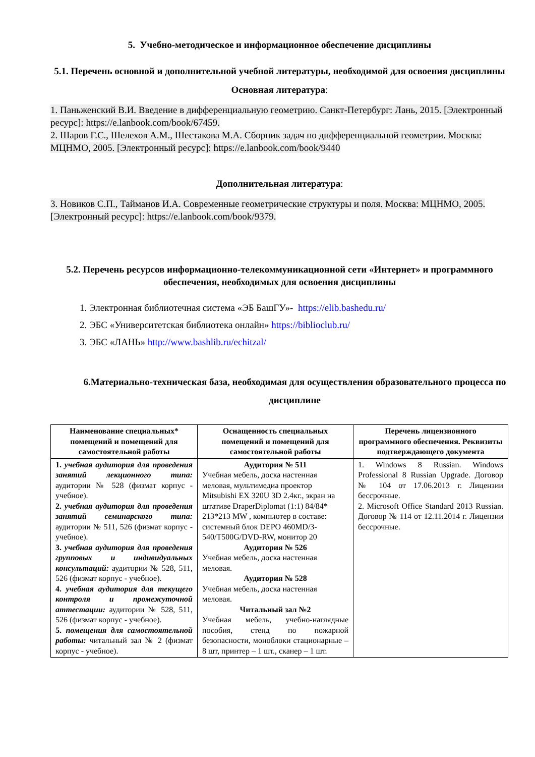5. Учебно-методическое и информационное обеспечение дисциплины
5.1. Перечень основной и дополнительной учебной литературы, необходимой для освоения дисциплины
Основная литература:
1. Паньженский В.И. Введение в дифференциальную геометрию. Санкт-Петербург: Лань, 2015. [Электронный ресурс]: https://e.lanbook.com/book/67459.
2. Шаров Г.С., Шелехов А.М., Шестакова М.А. Сборник задач по дифференциальной геометрии. Москва: МЦНМО, 2005. [Электронный ресурс]: https://e.lanbook.com/book/9440
Дополнительная литература:
3. Новиков С.П., Тайманов И.А. Современные геометрические структуры и поля. Москва: МЦНМО, 2005. [Электронный ресурс]: https://e.lanbook.com/book/9379.
5.2. Перечень ресурсов информационно-телекоммуникационной сети «Интернет» и программного обеспечения, необходимых для освоения дисциплины
1. Электронная библиотечная система «ЭБ БашГУ»- https://elib.bashedu.ru/
2. ЭБС «Университетская библиотека онлайн» https://biblioclub.ru/
3. ЭБС «ЛАНЬ» http://www.bashlib.ru/echitzal/
6.Материально-техническая база, необходимая для осуществления образовательного процесса по дисциплине
| Наименование специальных* помещений и помещений для самостоятельной работы | Оснащенность специальных помещений и помещений для самостоятельной работы | Перечень лицензионного программного обеспечения. Реквизиты подтверждающего документа |
| --- | --- | --- |
| 1. учебная аудитория для проведения занятий лекционного типа: аудитории № 528 (физмат корпус - учебное). 2. учебная аудитория для проведения занятий семинарского типа: аудитории № 511, 526 (физмат корпус - учебное). 3. учебная аудитория для проведения групповых и индивидуальных консультаций: аудитории № 528, 511, 526 (физмат корпус - учебное). 4. учебная аудитория для текущего контроля и промежуточной аттестации: аудитории № 528, 511, 526 (физмат корпус - учебное). 5. помещения для самостоятельной работы: читальный зал № 2 (физмат корпус - учебное). | Аудитория № 511 Учебная мебель, доска настенная меловая, мультимедиа проектор Mitsubishi EX 320U 3D 2.4кг., экран на штативе DraperDiplomat (1:1) 84/84* 213*213 MW , компьютер в составе: системный блок DEPO 460MD/3-540/T500G/DVD-RW, монитор 20 Аудитория № 526 Учебная мебель, доска настенная меловая. Аудитория № 528 Учебная мебель, доска настенная меловая. Читальный зал №2 Учебная мебель, учебно-наглядные пособия, стенд по пожарной безопасности, моноблоки стационарные – 8 шт, принтер – 1 шт., сканер – 1 шт. | 1. Windows 8 Russian. Windows Professional 8 Russian Upgrade. Договор № 104 от 17.06.2013 г. Лицензии бессрочные. 2. Microsoft Office Standard 2013 Russian. Договор № 114 от 12.11.2014 г. Лицензии бессрочные. |